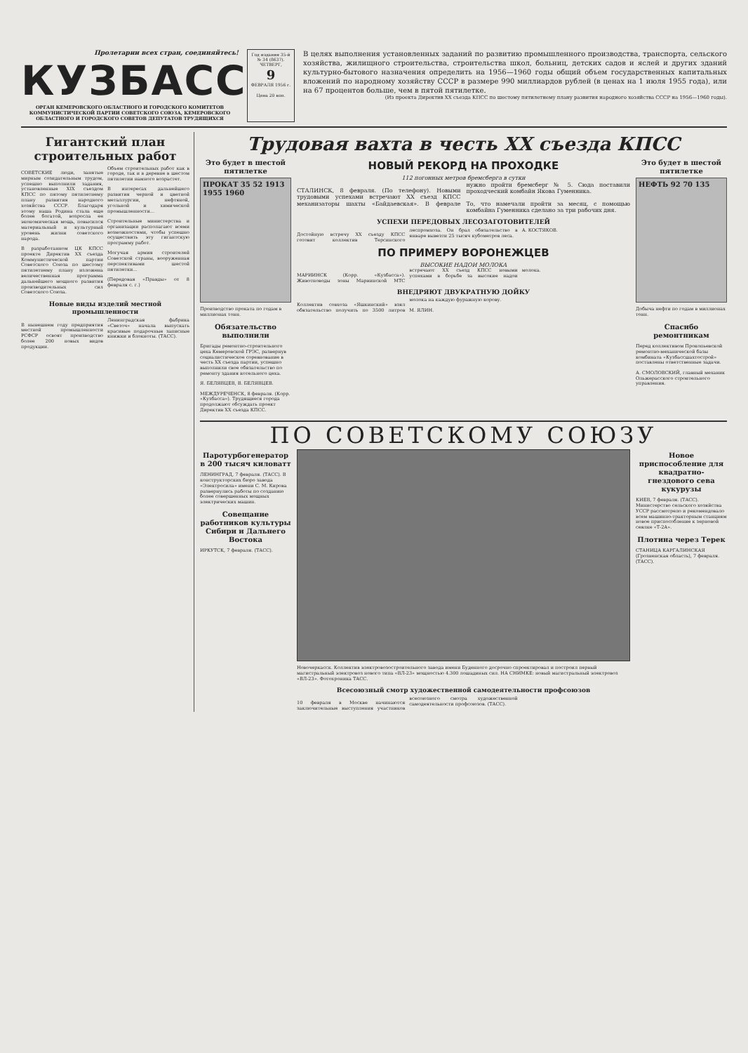Пролетарии всех стран, соединяйтесь!
КУЗБАСС
ОРГАН КЕМЕРОВСКОГО ОБЛАСТНОГО И ГОРОДСКОГО КОМИТЕТОВ КОММУНИСТИЧЕСКОЙ ПАРТИИ СОВЕТСКОГО СОЮЗА, КЕМЕРОВСКОГО ОБЛАСТНОГО И ГОРОДСКОГО СОВЕТОВ ДЕПУТАТОВ ТРУДЯЩИХСЯ
Год издания 35-й
№ 34 (8637).
ЧЕТВЕРГ,
9
ФЕВРАЛЯ 1956 г.
Цена 20 коп.
В целях выполнения установленных заданий по развитию промышленного производства, транспорта, сельского хозяйства, жилищного строительства, строительства школ, больниц, детских садов и яслей и других зданий культурно-бытового назначения определить на 1956—1960 годы общий объем государственных капитальных вложений по народному хозяйству СССР в размере 990 миллиардов рублей (в ценах на 1 июля 1955 года), или на 67 процентов больше, чем в пятой пятилетке.
(Из проекта Директив XX съезда КПСС по шестому пятилетнему плану развития народного хозяйства СССР на 1956—1960 годы).
Гигантский план строительных работ
СОВЕТСКИЕ люди, занятые мирным созидательным трудом, успешно выполнили задания, установленные XIX съездом КПСС по пятому пятилетнему плану развития народного хозяйства СССР. Благодаря этому наша Родина стала еще более богатой, возросла ее экономическая мощь, повысился материальный и культурный уровень жизни советского народа.
В разработанном ЦК КПСС проекте Директив XX съезда Коммунистической партии Советского Союза по шестому пятилетнему плану изложена величественная программа дальнейшего мощного развития производительных сил Советского Союза.
Объем строительных работ как в городе, так и в деревне в шестом пятилетии намного возрастет.
В интересах дальнейшего развития черной и цветной металлургии, нефтяной, угольной и химической промышленности...
Строительные министерства и организации располагают всеми возможностями, чтобы успешно осуществить эту гигантскую программу работ.
Могучая армия строителей Советской страны, вооруженная перспективами шестой пятилетки...
(Передовая «Правды» от 8 февраля с. г.)
Новые виды изделий местной промышленности
В нынешнем году предприятия местной промышленности РСФСР освоят производство более 200 новых видов продукции.
Ленинградская фабрика «Светоч» начала выпускать красивые подарочные записные книжки и блокноты. (ТАСС).
Трудовая вахта в честь XX съезда КПСС
Это будет в шестой пятилетке
ПРОКАТ 35 52 1913 1955 1960
Производство проката по годам в миллионах тонн.
Обязательство выполнили
Бригады ремонтно-строительного цеха Кемеровской ГРЭС, развернув социалистическое соревнование в честь XX съезда партии, успешно выполнили свое обязательство по ремонту здания котельного цеха.
Я. БЕЛЯВЦЕВ, В. БЕЛЯВЦЕВ.
МЕЖДУРЕЧЕНСК, 8 февраля. (Корр. «Кузбасса»). Трудящиеся города продолжают обсуждать проект Директив XX съезда КПСС.
НОВЫЙ РЕКОРД НА ПРОХОДКЕ
112 погонных метров бремсберга в сутки
СТАЛИНСК, 8 февраля. (По телефону). Новыми трудовыми успехами встречают XX съезд КПСС механизаторы шахты «Байдаевская». В феврале нужно пройти бремсберг № 5. Сюда поставили проходческий комбайн Якова Гуменника.
То, что намечали пройти за месяц, с помощью комбайна Гуменника сделано за три рабочих дня.
УСПЕХИ ПЕРЕДОВЫХ ЛЕСОЗАГОТОВИТЕЛЕЙ
Достойную встречу XX съезду КПСС готовит коллектив Терсинского леспромхоза. Он брал обязательство в январе вывезти 25 тысяч кубометров леса.
А. КОСТЯКОВ.
ПО ПРИМЕРУ ВОРОНЕЖЦЕВ
ВЫСОКИЕ НАДОИ МОЛОКА
МАРИИНСК (Корр. «Кузбасса»). Животноводы зоны Мариинской МТС встречают XX съезд КПСС новыми успехами в борьбе за высокие надои молока.
ВНЕДРЯЮТ ДВУКРАТНУЮ ДОЙКУ
Коллектив совхоза «Яшкинский» взял обязательство получить по 3500 литров молока на каждую фуражную корову.
М. ЯЛИН.
Это будет в шестой пятилетке
НЕФТЬ 92 70 135
Добыча нефти по годам в миллионах тонн.
Спасибо ремонтникам
Перед коллективом Прокопьевской ремонтно-механической базы комбината «Кузбассшахтострой» поставлены ответственные задачи.
А. СМОЛОВСКИЙ, главный механик Ольжерасского строительного управления.
ПО СОВЕТСКОМУ СОЮЗУ
Паротурбогенератор в 200 тысяч киловатт
ЛЕНИНГРАД, 7 февраля. (ТАСС). В конструкторских бюро завода «Электросила» имени С. М. Кирова развернулись работы по созданию более совершенных мощных электрических машин.
Совещание работников культуры Сибири и Дальнего Востока
ИРКУТСК, 7 февраля. (ТАСС).
Новочеркасск. Коллектив электровозостроительного завода имени Буденного досрочно спроектировал и построил первый магистральный электровоз нового типа «ВЛ-23» мощностью 4.300 лошадиных сил. НА СНИМКЕ: новый магистральный электровоз «ВЛ-23». Фотохроника ТАСС.
Всесоюзный смотр художественной самодеятельности профсоюзов
10 февраля в Москве начинаются заключительные выступления участников всесоюзного смотра художественной самодеятельности профсоюзов. (ТАСС).
Новое приспособление для квадратно-гнездового сева кукурузы
КИЕВ, 7 февраля. (ТАСС). Министерство сельского хозяйства УССР рассмотрело и рекомендовало всем машинно-тракторным станциям новое приспособление к зерновой сеялке «Т-2А».
Плотина через Терек
СТАНИЦА КАРГАЛИНСКАЯ (Грозненская область), 7 февраля. (ТАСС).